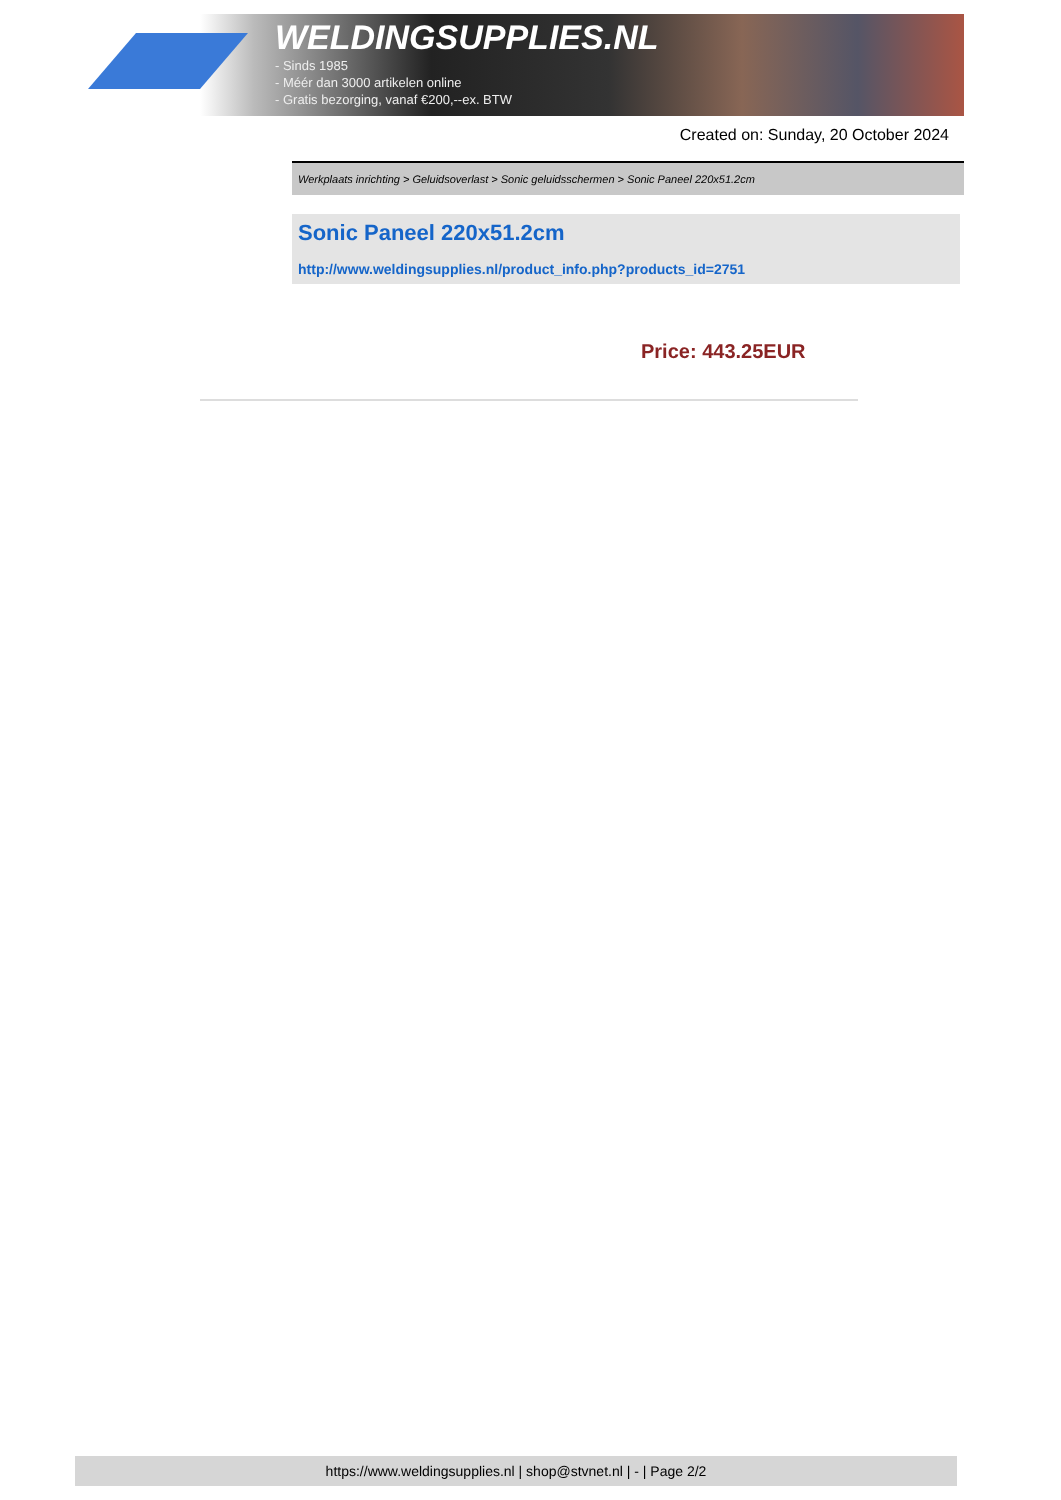WELDINGSUPPLIES.NL
- Sinds 1985
- Méér dan 3000 artikelen online
- Gratis bezorging, vanaf €200,--ex. BTW
Created on: Sunday, 20 October 2024
Werkplaats inrichting > Geluidsoverlast > Sonic geluidsschermen > Sonic Paneel 220x51.2cm
Sonic Paneel 220x51.2cm
http://www.weldingsupplies.nl/product_info.php?products_id=2751
Price: 443.25EUR
https://www.weldingsupplies.nl | shop@stvnet.nl | - | Page 2/2